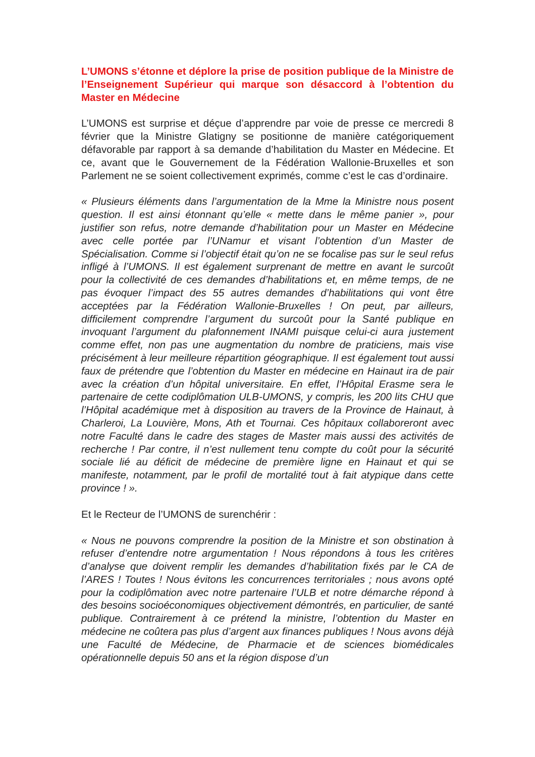L’UMONS s’étonne et déplore la prise de position publique de la Ministre de l’Enseignement Supérieur qui marque son désaccord à l’obtention du Master en Médecine
L’UMONS est surprise et déçue d’apprendre par voie de presse ce mercredi 8 février que la Ministre Glatigny se positionne de manière catégoriquement défavorable par rapport à sa demande d’habilitation du Master en Médecine. Et ce, avant que le Gouvernement de la Fédération Wallonie-Bruxelles et son Parlement ne se soient collectivement exprimés, comme c’est le cas d’ordinaire.
« Plusieurs éléments dans l’argumentation de la Mme la Ministre nous posent question. Il est ainsi étonnant qu’elle « mette dans le même panier », pour justifier son refus, notre demande d’habilitation pour un Master en Médecine avec celle portée par l’UNamur et visant l’obtention d’un Master de Spécialisation. Comme si l’objectif était qu’on ne se focalise pas sur le seul refus infligé à l’UMONS. Il est également surprenant de mettre en avant le surcoût pour la collectivité de ces demandes d’habilitations et, en même temps, de ne pas évoquer l’impact des 55 autres demandes d’habilitations qui vont être acceptées par la Fédération Wallonie-Bruxelles ! On peut, par ailleurs, difficilement comprendre l’argument du surcoût pour la Santé publique en invoquant l’argument du plafonnement INAMI puisque celui-ci aura justement comme effet, non pas une augmentation du nombre de praticiens, mais vise précisément à leur meilleure répartition géographique. Il est également tout aussi faux de prétendre que l’obtention du Master en médecine en Hainaut ira de pair avec la création d’un hôpital universitaire. En effet, l’Hôpital Erasme sera le partenaire de cette codiplômation ULB-UMONS, y compris, les 200 lits CHU que l’Hôpital académique met à disposition au travers de la Province de Hainaut, à Charleroi, La Louvière, Mons, Ath et Tournai. Ces hôpitaux collaboreront avec notre Faculté dans le cadre des stages de Master mais aussi des activités de recherche ! Par contre, il n’est nullement tenu compte du coût pour la sécurité sociale lié au déficit de médecine de première ligne en Hainaut et qui se manifeste, notamment, par le profil de mortalité tout à fait atypique dans cette province ! ».
Et le Recteur de l’UMONS de surenchérir :
« Nous ne pouvons comprendre la position de la Ministre et son obstination à refuser d’entendre notre argumentation ! Nous répondons à tous les critères d’analyse que doivent remplir les demandes d’habilitation fixés par le CA de l’ARES ! Toutes ! Nous évitons les concurrences territoriales ; nous avons opté pour la codiplômation avec notre partenaire l’ULB et notre démarche répond à des besoins socioéconomiques objectivement démontrés, en particulier, de santé publique. Contrairement à ce prétend la ministre, l’obtention du Master en médecine ne coûtera pas plus d’argent aux finances publiques ! Nous avons déjà une Faculté de Médecine, de Pharmacie et de sciences biomédicales opérationnelle depuis 50 ans et la région dispose d’un